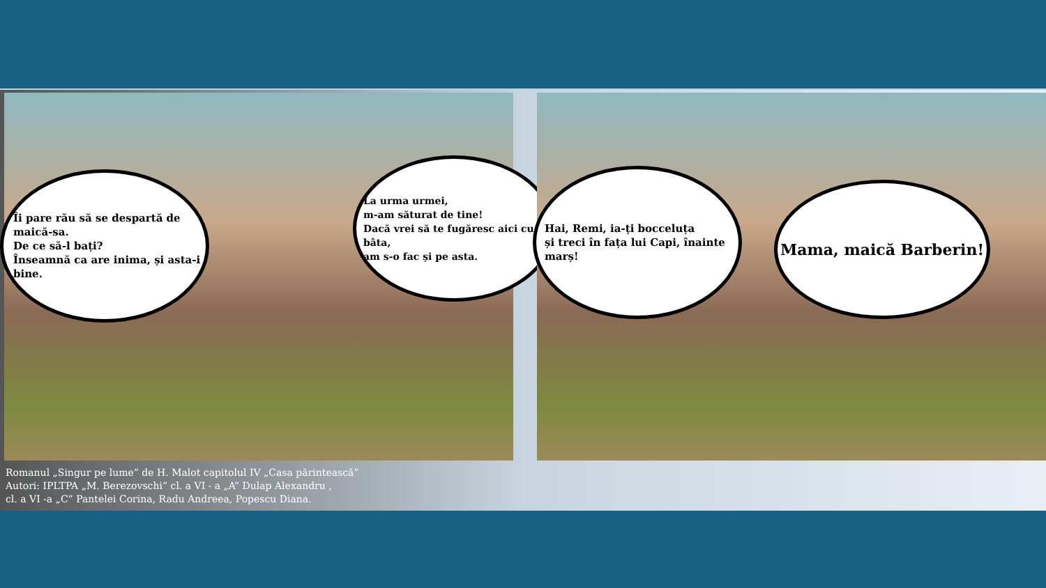Îi pare rău să se despartă de maică-sa.
De ce să-l bați?
Înseamnă ca are inima, și asta-i bine.
La urma urmei,
m-am săturat de tine!
Dacă vrei să te fugăresc aici cu bâta,
am s-o fac și pe asta.
Hai, Remi, ia-ți bocceluța
și treci în fața lui Capi, înainte marș!
Mama, maică Barberin!
Romanul „Singur pe lume” de H. Malot capitolul IV „Casa părintească”
Autori: IPLTPA „M. Berezovschi” cl. a VI - a „A” Dulap Alexandru ,
cl. a VI -a „C” Pantelei Corina, Radu Andreea, Popescu Diana.